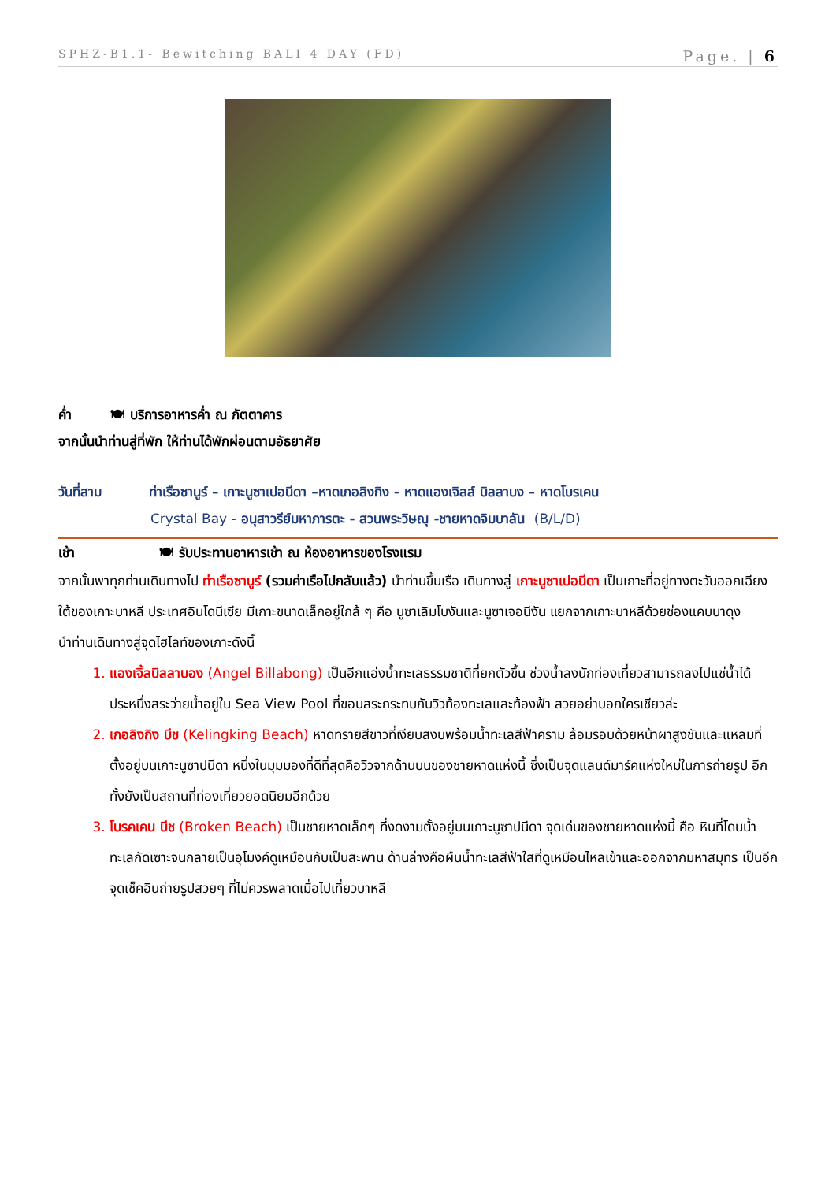SPHZ-B1.1- Bewitching BALI 4 DAY (FD) Page. | 6
ค่ำ 🍽 บริการอาหารค่ำ ณ ภัตตาคาร
จากนั้นนำท่านสู่ที่พัก ให้ท่านได้พักผ่อนตามอัธยาศัย
วันที่สาม ท่าเรือซานูร์ – เกาะนูซาเปอนีดา –หาดเกอลิงกิง - หาดแองเจิลส์ บิลลาบง – หาดโบรเคน
Crystal Bay - อนุสาวรีย์มหาภารตะ - สวนพระวิษณุ -ชายหาดจิมบาลัน (B/L/D)
เช้า 🍽 รับประทานอาหารเช้า ณ ห้องอาหารของโรงแรม
จากนั้นพาทุกท่านเดินทางไป ท่าเรือซานูร์ (รวมค่าเรือไปกลับแล้ว) นำท่านขึ้นเรือ เดินทางสู่ เกาะนูซาเปอนีดา เป็นเกาะที่อยู่ทางตะวันออกเฉียงใต้ของเกาะบาหลี ประเทศอินโดนีเซีย มีเกาะขนาดเล็กอยู่ใกล้ ๆ คือ นูซาเลิมโบงันและนูซาเจอนีงัน แยกจากเกาะบาหลีด้วยช่องแคบบาดุง
นำท่านเดินทางสู่จุดไฮไลท์ของเกาะดังนี้
แองเจิ้ลบิลลาบอง (Angel Billabong) เป็นอีกแอ่งน้ำทะเลธรรมชาติที่ยกตัวขึ้น ช่วงน้ำลงนักท่องเที่ยวสามารถลงไปแช่น้ำได้ประหนึ่งสระว่ายน้ำอยู่ใน Sea View Pool ที่ขอบสระกระทบกับวิวท้องทะเลและท้องฟ้า สวยอย่าบอกใครเชียวล่ะ
เกอลิงกิง บีช (Kelingking Beach) หาดทรายสีขาวที่เงียบสงบพร้อมน้ำทะเลสีฟ้าคราม ล้อมรอบด้วยหน้าผาสูงชันและแหลมที่ตั้งอยู่บนเกาะนูซาปนีดา หนึ่งในมุมมองที่ดีที่สุดคือวิวจากด้านบนของชายหาดแห่งนี้ ซึ่งเป็นจุดแลนด์มาร์คแห่งใหม่ในการถ่ายรูป อีกทั้งยังเป็นสถานที่ท่องเที่ยวยอดนิยมอีกด้วย
โบรคเคน บีช (Broken Beach) เป็นชายหาดเล็กๆ ที่งดงามตั้งอยู่บนเกาะนูซาปนีดา จุดเด่นของชายหาดแห่งนี้ คือ หินที่โดนน้ำทะเลกัดเซาะจนกลายเป็นอุโมงค์ดูเหมือนกับเป็นสะพาน ด้านล่างคือผืนน้ำทะเลสีฟ้าใสที่ดูเหมือนไหลเข้าและออกจากมหาสมุทร เป็นอีกจุดเช็คอินถ่ายรูปสวยๆ ที่ไม่ควรพลาดเมื่อไปเที่ยวบาหลี